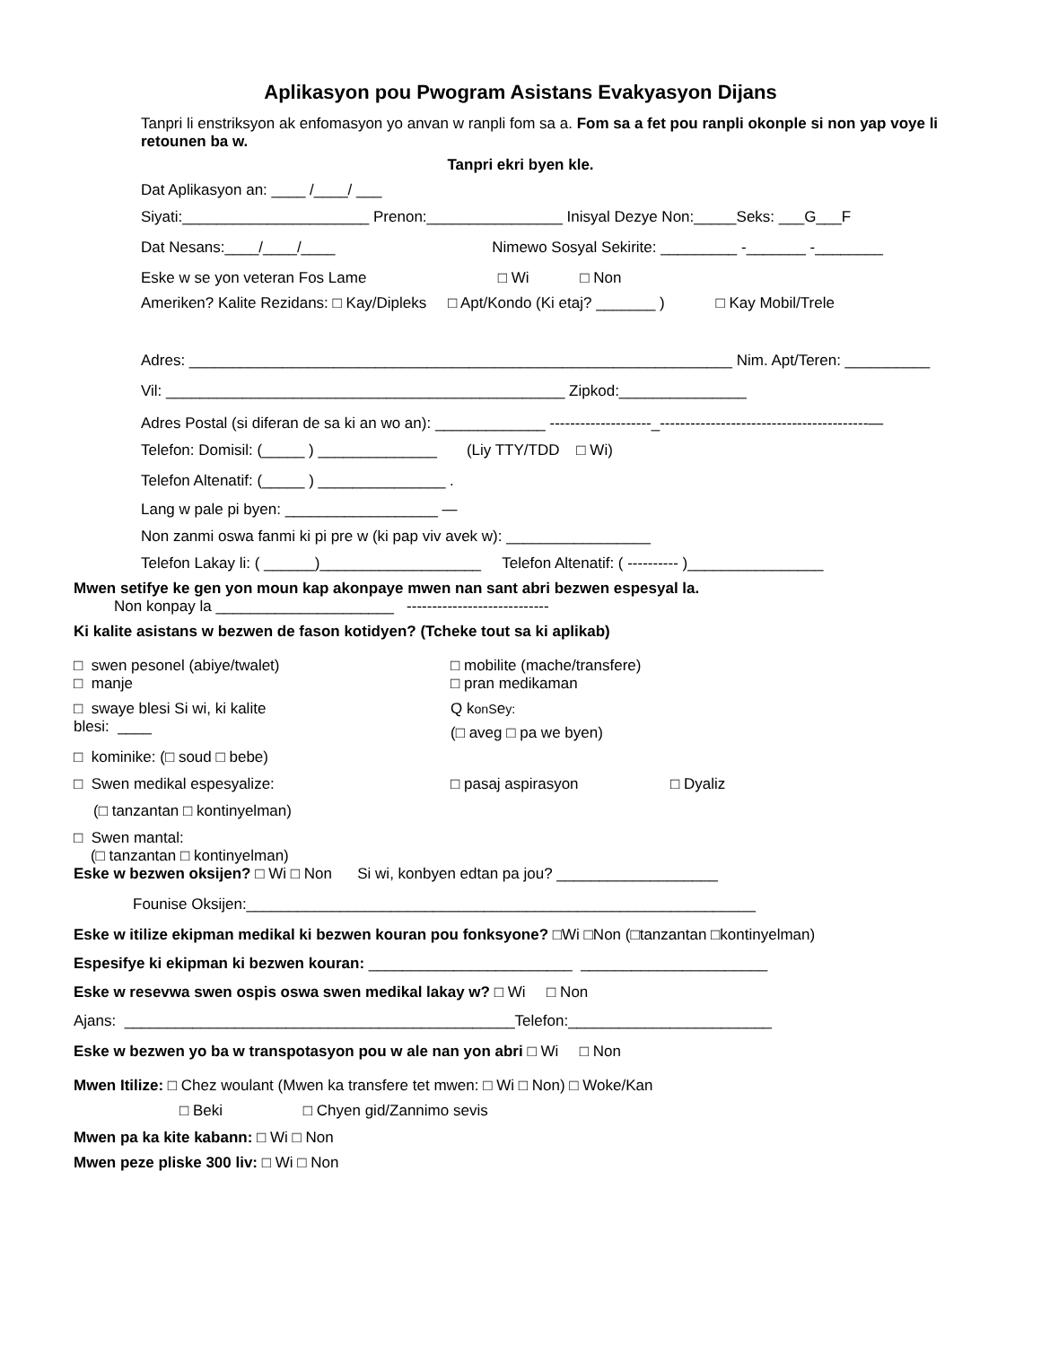Aplikasyon pou Pwogram Asistans Evakyasyon Dijans
Tanpri li enstriksyon ak enfomasyon yo anvan w ranpli fom sa a. Fom sa a fet pou ranpli okonple si non yap voye li retounen ba w.
Tanpri ekri byen kle.
Dat Aplikasyon an: ____ /____/ ___
Siyati:______________________ Prenon:________________ Inisyal Dezye Non:_____Seks: ___G___F
Dat Nesans:____/____/____ Nimewo Sosyal Sekirite: _________ -_______ -________
Eske w se yon veteran Fos Lame □ Wi □ Non
Ameriken? Kalite Rezidans: □ Kay/Dipleks □ Apt/Kondo (Ki etaj? _______ ) □ Kay Mobil/Trele
Adres: ________________________________________________________________ Nim. Apt/Teren: __________
Vil: _______________________________________________ Zipkod:_______________
Adres Postal (si diferan de sa ki an wo an): _____________ --------------------_-----------------------------------------—
Telefon: Domisil: (_____ ) ______________ (Liy TTY/TDD □ Wi)
Telefon Altenatif: (_____ ) _______________ .
Lang w pale pi byen: __________________ —
Non zanmi oswa fanmi ki pi pre w (ki pap viv avek w): _________________
Telefon Lakay li: ( ______)___________________ Telefon Altenatif: ( ---------- )________________
Mwen setifye ke gen yon moun kap akonpaye mwen nan sant abri bezwen espesyal la.
Non konpay la _____________________ ----------------------------
Ki kalite asistans w bezwen de fason kotidyen? (Tcheke tout sa ki aplikab)
□ swen pesonel (abiye/twalet)
□ manje
□ mobilite (mache/transfere)
□ pran medikaman
□ swaye blesi Si wi, ki kalite
blesi: ____
Q konSey:
(□ aveg □ pa we byen)
□ kominike: (□ soud □ bebe)
□ Swen medikal espesyalize: □ pasaj aspirasyon □ Dyaliz
(□ tanzantan □ kontinyelman)
□ Swen mantal:
(□ tanzantan □ kontinyelman)
Eske w bezwen oksijen? □ Wi □ Non Si wi, konbyen edtan pa jou? ___________________
Founise Oksijen:____________________________________________________________
Eske w itilize ekipman medikal ki bezwen kouran pou fonksyone? □Wi □Non (□tanzantan □kontinyelman)
Espesifye ki ekipman ki bezwen kouran: ________________________ ______________________
Eske w resevwa swen ospis oswa swen medikal lakay w? □ Wi □ Non
Ajans: ______________________________________________Telefon:________________________
Eske w bezwen yo ba w transpotasyon pou w ale nan yon abri □ Wi □ Non
Mwen Itilize: □ Chez woulant (Mwen ka transfere tet mwen: □ Wi □ Non) □ Woke/Kan
□ Beki □ Chyen gid/Zannimo sevis
Mwen pa ka kite kabann: □ Wi □ Non
Mwen peze pliske 300 liv: □ Wi □ Non